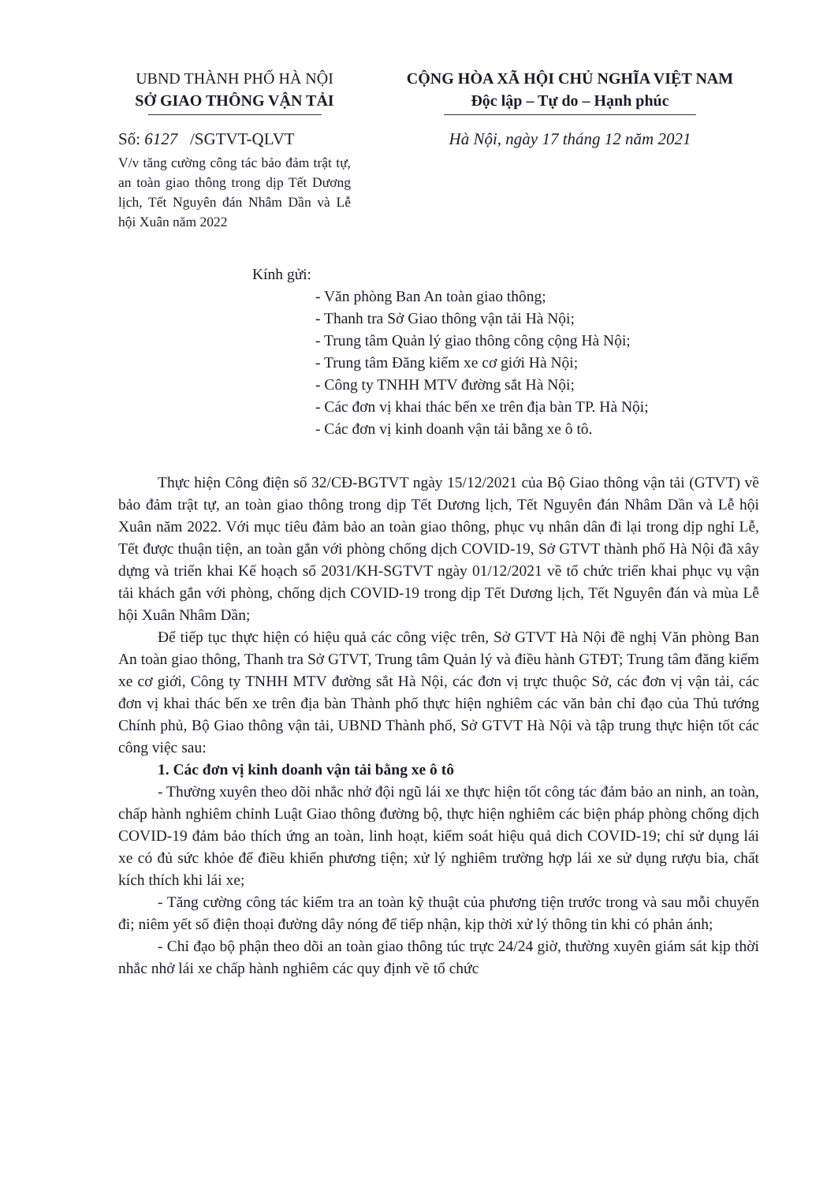UBND THÀNH PHỐ HÀ NỘI
SỞ GIAO THÔNG VẬN TẢI
Số: 6127 /SGTVT-QLVT
V/v tăng cường công tác bảo đảm trật tự, an toàn giao thông trong dịp Tết Dương lịch, Tết Nguyên đán Nhâm Dần và Lễ hội Xuân năm 2022
CỘNG HÒA XÃ HỘI CHỦ NGHĨA VIỆT NAM
Độc lập – Tự do – Hạnh phúc
Hà Nội, ngày 17 tháng 12 năm 2021
Kính gửi:
- Văn phòng Ban An toàn giao thông;
- Thanh tra Sở Giao thông vận tải Hà Nội;
- Trung tâm Quản lý giao thông công cộng Hà Nội;
- Trung tâm Đăng kiểm xe cơ giới Hà Nội;
- Công ty TNHH MTV đường sắt Hà Nội;
- Các đơn vị khai thác bến xe trên địa bàn TP. Hà Nội;
- Các đơn vị kinh doanh vận tải bằng xe ô tô.
Thực hiện Công điện số 32/CĐ-BGTVT ngày 15/12/2021 của Bộ Giao thông vận tải (GTVT) về bảo đảm trật tự, an toàn giao thông trong dịp Tết Dương lịch, Tết Nguyên đán Nhâm Dần và Lễ hội Xuân năm 2022. Với mục tiêu đảm bảo an toàn giao thông, phục vụ nhân dân đi lại trong dịp nghỉ Lễ, Tết được thuận tiện, an toàn gắn với phòng chống dịch COVID-19, Sở GTVT thành phố Hà Nội đã xây dựng và triển khai Kế hoạch số 2031/KH-SGTVT ngày 01/12/2021 về tổ chức triển khai phục vụ vận tải khách gắn với phòng, chống dịch COVID-19 trong dịp Tết Dương lịch, Tết Nguyên đán và mùa Lễ hội Xuân Nhâm Dần;
Để tiếp tục thực hiện có hiệu quả các công việc trên, Sở GTVT Hà Nội đề nghị Văn phòng Ban An toàn giao thông, Thanh tra Sở GTVT, Trung tâm Quản lý và điều hành GTĐT; Trung tâm đăng kiểm xe cơ giới, Công ty TNHH MTV đường sắt Hà Nội, các đơn vị trực thuộc Sở, các đơn vị vận tải, các đơn vị khai thác bến xe trên địa bàn Thành phố thực hiện nghiêm các văn bản chỉ đạo của Thủ tướng Chính phủ, Bộ Giao thông vận tải, UBND Thành phố, Sở GTVT Hà Nội và tập trung thực hiện tốt các công việc sau:
1. Các đơn vị kinh doanh vận tải bằng xe ô tô
- Thường xuyên theo dõi nhắc nhở đội ngũ lái xe thực hiện tốt công tác đảm bảo an ninh, an toàn, chấp hành nghiêm chỉnh Luật Giao thông đường bộ, thực hiện nghiêm các biện pháp phòng chống dịch COVID-19 đảm bảo thích ứng an toàn, linh hoạt, kiểm soát hiệu quả dich COVID-19; chỉ sử dụng lái xe có đủ sức khỏe để điều khiển phương tiện; xử lý nghiêm trường hợp lái xe sử dụng rượu bia, chất kích thích khi lái xe;
- Tăng cường công tác kiểm tra an toàn kỹ thuật của phương tiện trước trong và sau mỗi chuyến đi; niêm yết số điện thoại đường dây nóng để tiếp nhận, kịp thời xử lý thông tin khi có phản ánh;
- Chỉ đạo bộ phận theo dõi an toàn giao thông túc trực 24/24 giờ, thường xuyên giám sát kịp thời nhắc nhở lái xe chấp hành nghiêm các quy định về tổ chức